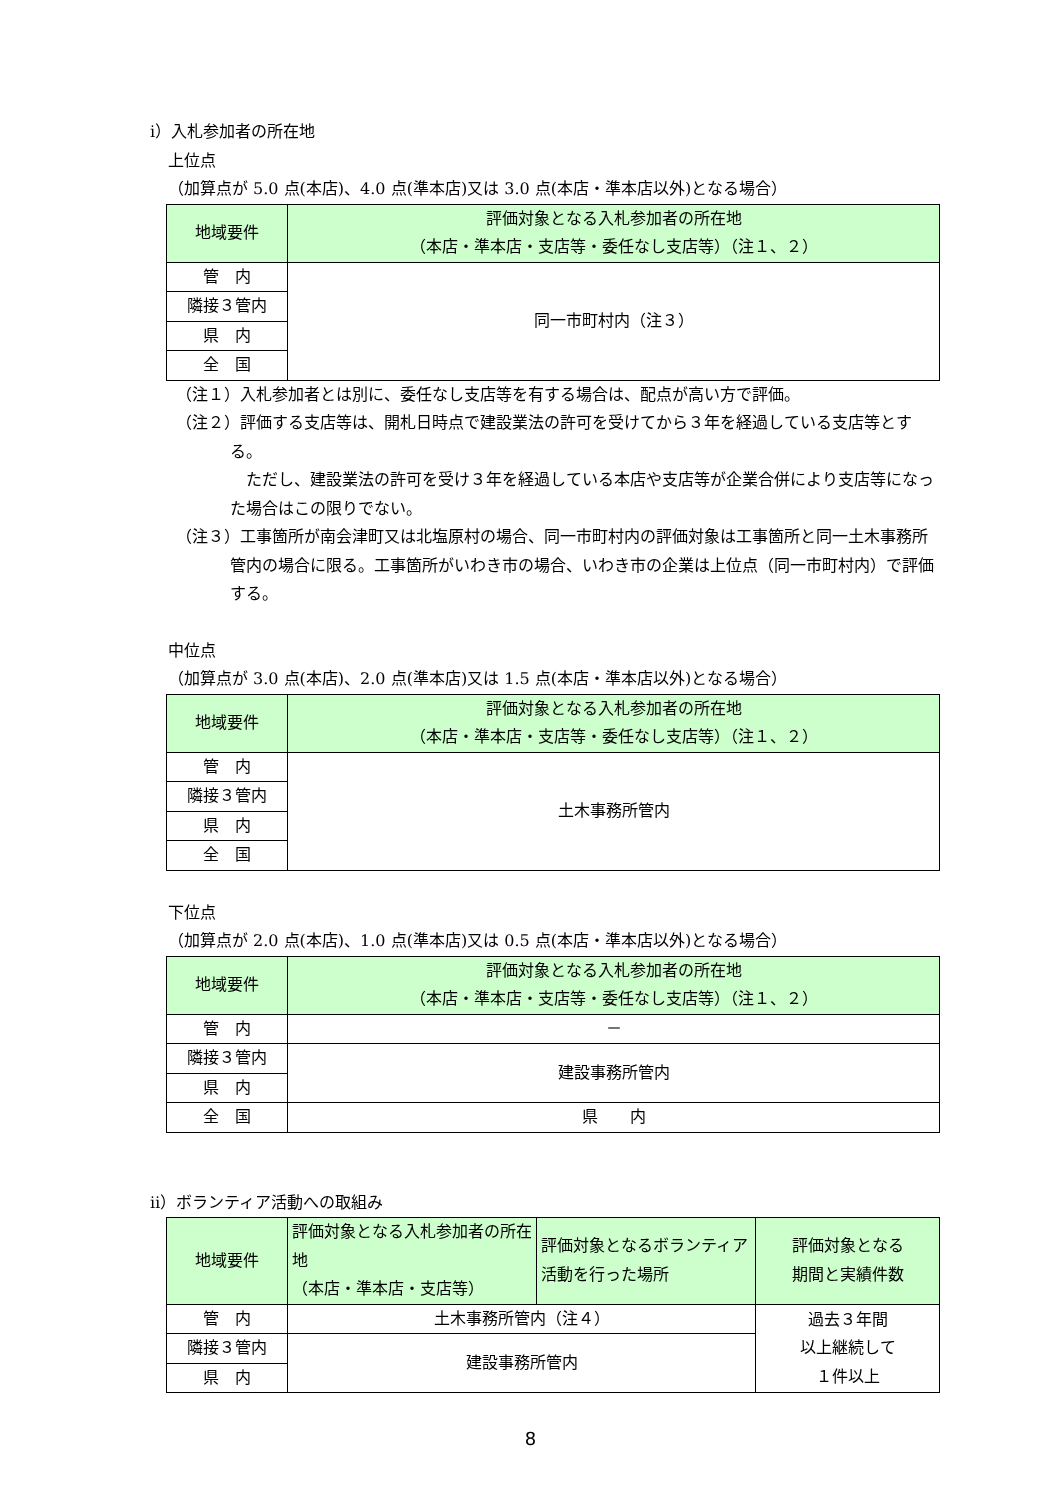ⅰ）入札参加者の所在地
上位点
（加算点が 5.0 点(本店)、4.0 点(準本店)又は 3.0 点(本店・準本店以外)となる場合）
| 地域要件 | 評価対象となる入札参加者の所在地 （本店・準本店・支店等・委任なし支店等）（注１、２） |
| --- | --- |
| 管 内 | 同一市町村内（注３） |
| 隣接３管内 | |
| 県 内 | |
| 全 国 | |
（注１）入札参加者とは別に、委任なし支店等を有する場合は、配点が高い方で評価。
（注２）評価する支店等は、開札日時点で建設業法の許可を受けてから３年を経過している支店等とする。
　ただし、建設業法の許可を受け３年を経過している本店や支店等が企業合併により支店等になった場合はこの限りでない。
（注３）工事箇所が南会津町又は北塩原村の場合、同一市町村内の評価対象は工事箇所と同一土木事務所管内の場合に限る。工事箇所がいわき市の場合、いわき市の企業は上位点（同一市町村内）で評価する。
中位点
（加算点が 3.0 点(本店)、2.0 点(準本店)又は 1.5 点(本店・準本店以外)となる場合）
| 地域要件 | 評価対象となる入札参加者の所在地 （本店・準本店・支店等・委任なし支店等）（注１、２） |
| --- | --- |
| 管 内 | 土木事務所管内 |
| 隣接３管内 | |
| 県 内 | |
| 全 国 | |
下位点
（加算点が 2.0 点(本店)、1.0 点(準本店)又は 0.5 点(本店・準本店以外)となる場合）
| 地域要件 | 評価対象となる入札参加者の所在地 （本店・準本店・支店等・委任なし支店等）（注１、２） |
| --- | --- |
| 管 内 | － |
| 隣接３管内 | 建設事務所管内 |
| 県 内 | |
| 全 国 | 県 内 |
ⅱ）ボランティア活動への取組み
| 地域要件 | 評価対象となる入札参加者の所在地 （本店・準本店・支店等） | 評価対象となるボランティア活動を行った場所 | 評価対象となる 期間と実績件数 |
| --- | --- | --- | --- |
| 管 内 | 土木事務所管内（注４） | | 過去３年間 以上継続して １件以上 |
| 隣接３管内 | 建設事務所管内 | | |
| 県 内 | | | |
8